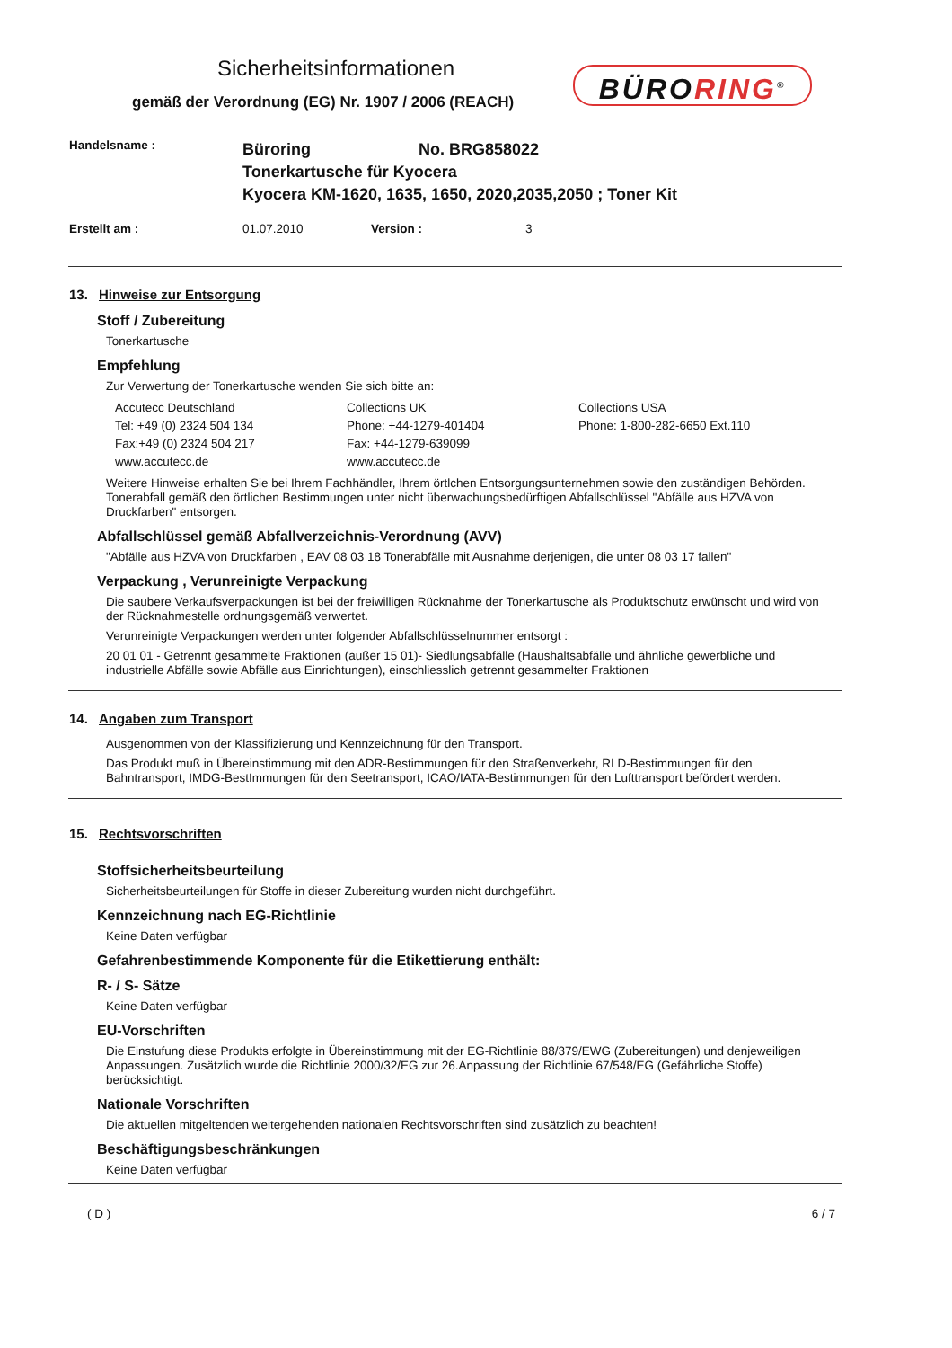Sicherheitsinformationen
gemäß der Verordnung (EG) Nr. 1907 / 2006 (REACH)
BÜRORING<sup>®</sup>
Handelsname :
Büroring No. BRG858022
Tonerkartusche für Kyocera
Kyocera KM-1620, 1635, 1650, 2020,2035,2050 ; Toner Kit
Erstellt am : 01.07.2010 Version : 3
13. Hinweise zur Entsorgung
Stoff / Zubereitung
Tonerkartusche
Empfehlung
Zur Verwertung der Tonerkartusche wenden Sie sich bitte an:
Accutecc Deutschland
Tel: +49 (0) 2324 504 134
Fax:+49 (0) 2324 504 217
www.accutecc.de
Collections UK
Phone: +44-1279-401404
Fax: +44-1279-639099
www.accutecc.de
Collections USA
Phone: 1-800-282-6650 Ext.110
Weitere Hinweise erhalten Sie bei Ihrem Fachhändler, Ihrem örtlchen Entsorgungsunternehmen sowie den zuständigen Behörden. Tonerabfall gemäß den örtlichen Bestimmungen unter nicht überwachungsbedürftigen Abfallschlüssel "Abfälle aus HZVA von Druckfarben" entsorgen.
Abfallschlüssel gemäß Abfallverzeichnis-Verordnung (AVV)
"Abfälle aus HZVA von Druckfarben , EAV 08 03 18 Tonerabfälle mit Ausnahme derjenigen, die unter 08 03 17 fallen"
Verpackung , Verunreinigte Verpackung
Die saubere Verkaufsverpackungen ist bei der freiwilligen Rücknahme der Tonerkartusche als Produktschutz erwünscht und wird von der Rücknahmestelle ordnungsgemäß verwertet.
Verunreinigte Verpackungen werden unter folgender Abfallschlüsselnummer entsorgt :
20 01 01 - Getrennt gesammelte Fraktionen (außer 15 01)- Siedlungsabfälle (Haushaltsabfälle und ähnliche gewerbliche und industrielle Abfälle sowie Abfälle aus Einrichtungen), einschliesslich getrennt gesammelter Fraktionen
14. Angaben zum Transport
Ausgenommen von der Klassifizierung und Kennzeichnung für den Transport.
Das Produkt muß in Übereinstimmung mit den ADR-Bestimmungen für den Straßenverkehr, RI D-Bestimmungen für den Bahntransport, IMDG-BestImmungen für den Seetransport, ICAO/IATA-Bestimmungen für den Lufttransport befördert werden.
15. Rechtsvorschriften
Stoffsicherheitsbeurteilung
Sicherheitsbeurteilungen für Stoffe in dieser Zubereitung wurden nicht durchgeführt.
Kennzeichnung nach EG-Richtlinie
Keine Daten verfügbar
Gefahrenbestimmende Komponente für die Etikettierung enthält:
R- / S- Sätze
Keine Daten verfügbar
EU-Vorschriften
Die Einstufung diese Produkts erfolgte in Übereinstimmung mit der EG-Richtlinie 88/379/EWG (Zubereitungen) und denjeweiligen Anpassungen. Zusätzlich wurde die Richtlinie 2000/32/EG zur 26.Anpassung der Richtlinie 67/548/EG (Gefährliche Stoffe) berücksichtigt.
Nationale Vorschriften
Die aktuellen mitgeltenden weitergehenden nationalen Rechtsvorschriften sind zusätzlich zu beachten!
Beschäftigungsbeschränkungen
Keine Daten verfügbar
( D ) 6 / 7